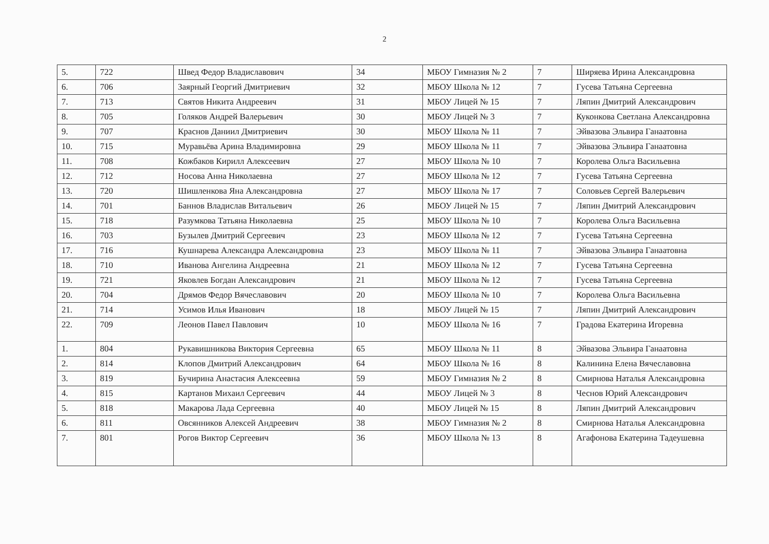2
| 5. | 722 | Швед Федор Владиславович | 34 | МБОУ Гимназия № 2 | 7 | Ширяева Ирина Александровна |
| 6. | 706 | Заярный Георгий Дмитриевич | 32 | МБОУ Школа № 12 | 7 | Гусева Татьяна Сергеевна |
| 7. | 713 | Святов Никита Андреевич | 31 | МБОУ Лицей № 15 | 7 | Ляпин Дмитрий Александрович |
| 8. | 705 | Голяков Андрей Валерьевич | 30 | МБОУ Лицей № 3 | 7 | Куконкова Светлана Александровна |
| 9. | 707 | Краснов Даниил Дмитриевич | 30 | МБОУ Школа № 11 | 7 | Эйвазова Эльвира Ганаатовна |
| 10. | 715 | Муравьёва Арина Владимировна | 29 | МБОУ Школа № 11 | 7 | Эйвазова Эльвира Ганаатовна |
| 11. | 708 | Кожбаков Кирилл Алексеевич | 27 | МБОУ Школа № 10 | 7 | Королева Ольга Васильевна |
| 12. | 712 | Носова Анна Николаевна | 27 | МБОУ Школа № 12 | 7 | Гусева Татьяна Сергеевна |
| 13. | 720 | Шишленкова Яна Александровна | 27 | МБОУ Школа № 17 | 7 | Соловьев Сергей Валерьевич |
| 14. | 701 | Баннов Владислав Витальевич | 26 | МБОУ Лицей № 15 | 7 | Ляпин Дмитрий Александрович |
| 15. | 718 | Разумкова Татьяна Николаевна | 25 | МБОУ Школа № 10 | 7 | Королева Ольга Васильевна |
| 16. | 703 | Бузылев Дмитрий Сергеевич | 23 | МБОУ Школа № 12 | 7 | Гусева Татьяна Сергеевна |
| 17. | 716 | Кушнарева Александра Александровна | 23 | МБОУ Школа № 11 | 7 | Эйвазова Эльвира Ганаатовна |
| 18. | 710 | Иванова Ангелина Андреевна | 21 | МБОУ Школа № 12 | 7 | Гусева Татьяна Сергеевна |
| 19. | 721 | Яковлев Богдан Александрович | 21 | МБОУ Школа № 12 | 7 | Гусева Татьяна Сергеевна |
| 20. | 704 | Дрямов Федор Вячеславович | 20 | МБОУ Школа № 10 | 7 | Королева Ольга Васильевна |
| 21. | 714 | Усимов Илья Иванович | 18 | МБОУ Лицей № 15 | 7 | Ляпин Дмитрий Александрович |
| 22. | 709 | Леонов Павел Павлович | 10 | МБОУ Школа № 16 | 7 | Градова Екатерина Игоревна |
| 1. | 804 | Рукавишникова Виктория Сергеевна | 65 | МБОУ Школа № 11 | 8 | Эйвазова Эльвира Ганаатовна |
| 2. | 814 | Клопов Дмитрий Александрович | 64 | МБОУ Школа № 16 | 8 | Калинина Елена Вячеславовна |
| 3. | 819 | Бучирина Анастасия Алексеевна | 59 | МБОУ Гимназия № 2 | 8 | Смирнова Наталья Александровна |
| 4. | 815 | Картанов Михаил Сергеевич | 44 | МБОУ Лицей № 3 | 8 | Чеснов Юрий Александрович |
| 5. | 818 | Макарова Лада Сергеевна | 40 | МБОУ Лицей № 15 | 8 | Ляпин Дмитрий Александрович |
| 6. | 811 | Овсянников Алексей Андреевич | 38 | МБОУ Гимназия № 2 | 8 | Смирнова Наталья Александровна |
| 7. | 801 | Рогов Виктор Сергеевич | 36 | МБОУ Школа № 13 | 8 | Агафонова Екатерина Тадеушевна |